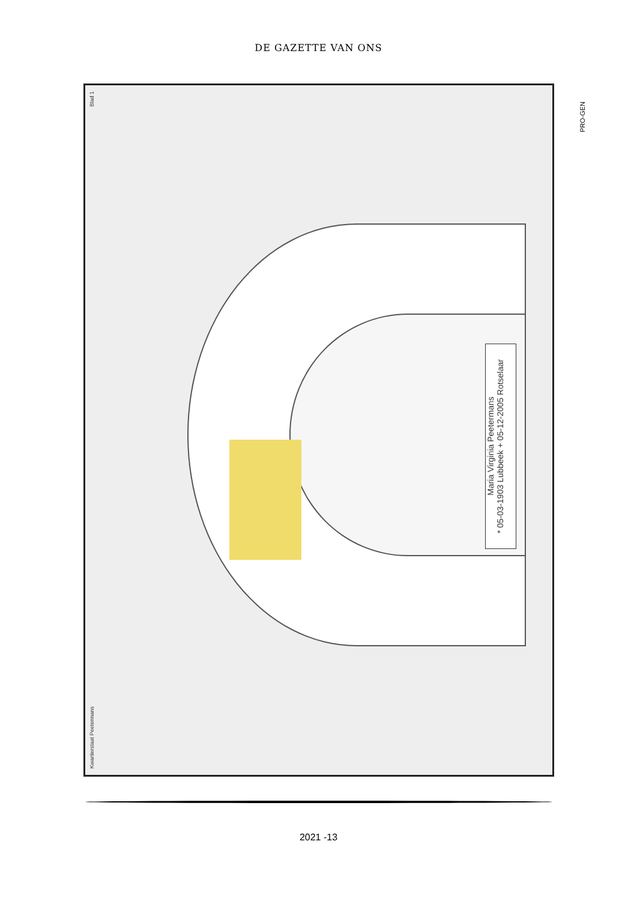DE GAZETTE VAN ONS
Blad 1
Maria Virginia Peetermans
* 05-03-1903 Lubbeek + 05-12-2005 Rotselaar
Kwartierstaat Peetermans
PRO-GEN
2021 -13